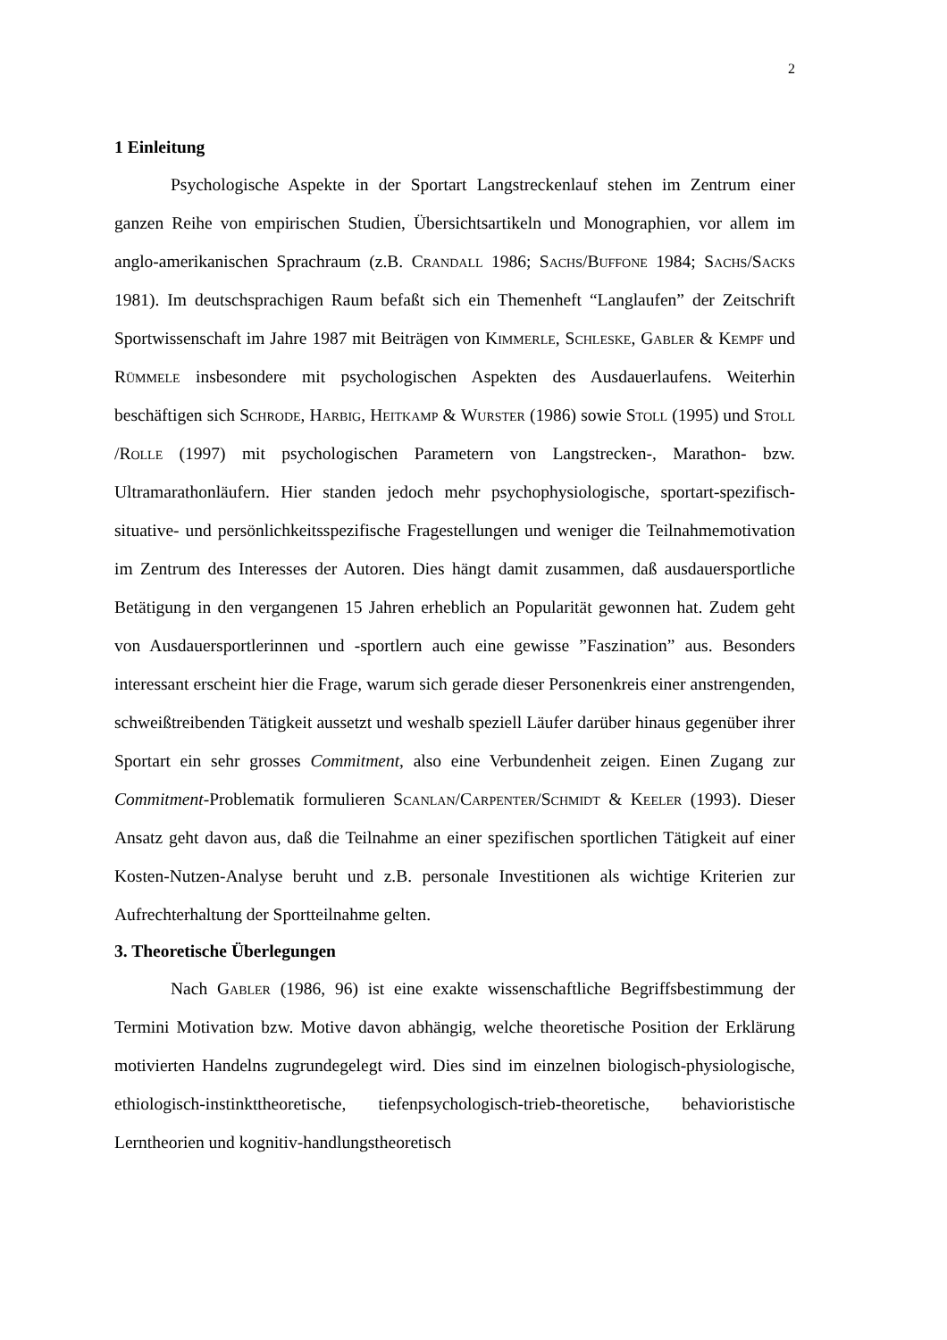2
1 Einleitung
Psychologische Aspekte in der Sportart Langstreckenlauf stehen im Zentrum einer ganzen Reihe von empirischen Studien, Übersichtsartikeln und Monographien, vor allem im anglo-amerikanischen Sprachraum (z.B. Crandall 1986; Sachs/Buffone 1984; Sachs/Sacks 1981). Im deutschsprachigen Raum befaßt sich ein Themenheft “Langlaufen” der Zeitschrift Sportwissenschaft im Jahre 1987 mit Beiträgen von Kimmerle, Schleske, Gabler & Kempf und Rümmele insbesondere mit psychologischen Aspekten des Ausdauerlaufens. Weiterhin beschäftigen sich Schrode, Harbig, Heitkamp & Wurster (1986) sowie Stoll (1995) und Stoll /Rolle (1997) mit psychologischen Parametern von Langstrecken-, Marathon- bzw. Ultramarathonläufern. Hier standen jedoch mehr psychophysiologische, sportart-spezifisch-situative- und persönlichkeitsspezifische Fragestellungen und weniger die Teilnahmemotivation im Zentrum des Interesses der Autoren. Dies hängt damit zusammen, daß ausdauersportliche Betätigung in den vergangenen 15 Jahren erheblich an Popularität gewonnen hat. Zudem geht von Ausdauersportlerinnen und -sportlern auch eine gewisse ”Faszination” aus. Besonders interessant erscheint hier die Frage, warum sich gerade dieser Personenkreis einer anstrengenden, schweißtreibenden Tätigkeit aussetzt und weshalb speziell Läufer darüber hinaus gegenüber ihrer Sportart ein sehr grosses Commitment, also eine Verbundenheit zeigen. Einen Zugang zur Commitment-Problematik formulieren Scanlan/Carpenter/Schmidt & Keeler (1993). Dieser Ansatz geht davon aus, daß die Teilnahme an einer spezifischen sportlichen Tätigkeit auf einer Kosten-Nutzen-Analyse beruht und z.B. personale Investitionen als wichtige Kriterien zur Aufrechterhaltung der Sportteilnahme gelten.
3. Theoretische Überlegungen
Nach Gabler (1986, 96) ist eine exakte wissenschaftliche Begriffsbestimmung der Termini Motivation bzw. Motive davon abhängig, welche theoretische Position der Erklärung motivierten Handelns zugrundegelegt wird. Dies sind im einzelnen biologisch-physiologische, ethiologisch-instinkttheoretische, tiefenpsychologisch-trieb-theoretische, behavioristische Lerntheorien und kognitiv-handlungstheoretisch